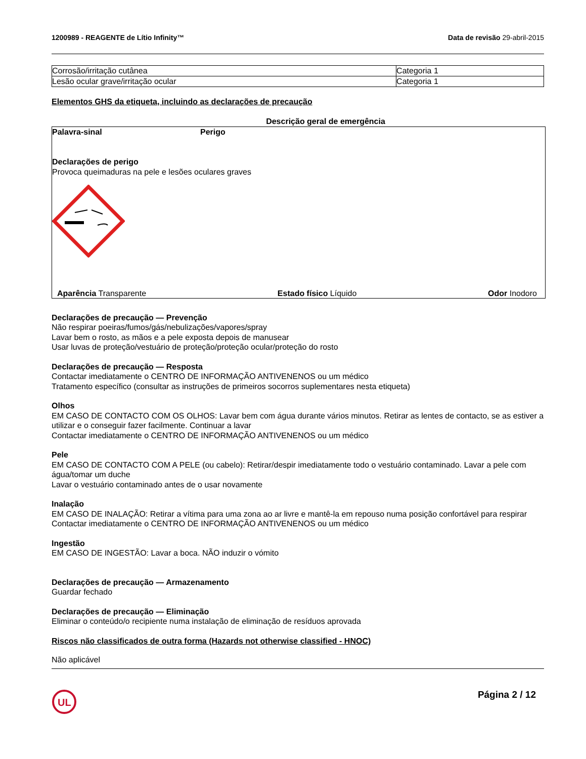1200989 - REAGENTE de Lítio Infinity™ Data de revisão 29-abril-2015
| Corrosão/irritação cutânea | Categoria 1 |
| Lesão ocular grave/irritação ocular | Categoria 1 |
Elementos GHS da etiqueta, incluindo as declarações de precaução
Descrição geral de emergência
Palavra-sinal Perigo
Declarações de perigo
Provoca queimaduras na pele e lesões oculares graves
Aparência Transparente Estado físico Líquido Odor Inodoro
Declarações de precaução — Prevenção
Não respirar poeiras/fumos/gás/nebulizações/vapores/spray
Lavar bem o rosto, as mãos e a pele exposta depois de manusear
Usar luvas de proteção/vestuário de proteção/proteção ocular/proteção do rosto
Declarações de precaução — Resposta
Contactar imediatamente o CENTRO DE INFORMAÇÃO ANTIVENENOS ou um médico
Tratamento específico (consultar as instruções de primeiros socorros suplementares nesta etiqueta)
Olhos
EM CASO DE CONTACTO COM OS OLHOS: Lavar bem com água durante vários minutos. Retirar as lentes de contacto, se as estiver a utilizar e o conseguir fazer facilmente. Continuar a lavar
Contactar imediatamente o CENTRO DE INFORMAÇÃO ANTIVENENOS ou um médico
Pele
EM CASO DE CONTACTO COM A PELE (ou cabelo): Retirar/despir imediatamente todo o vestuário contaminado. Lavar a pele com água/tomar um duche
Lavar o vestuário contaminado antes de o usar novamente
Inalação
EM CASO DE INALAÇÃO: Retirar a vítima para uma zona ao ar livre e mantê-la em repouso numa posição confortável para respirar
Contactar imediatamente o CENTRO DE INFORMAÇÃO ANTIVENENOS ou um médico
Ingestão
EM CASO DE INGESTÃO: Lavar a boca. NÃO induzir o vómito
Declarações de precaução — Armazenamento
Guardar fechado
Declarações de precaução — Eliminação
Eliminar o conteúdo/o recipiente numa instalação de eliminação de resíduos aprovada
Riscos não classificados de outra forma (Hazards not otherwise classified - HNOC)
Não aplicável
UL
Página 2 / 12